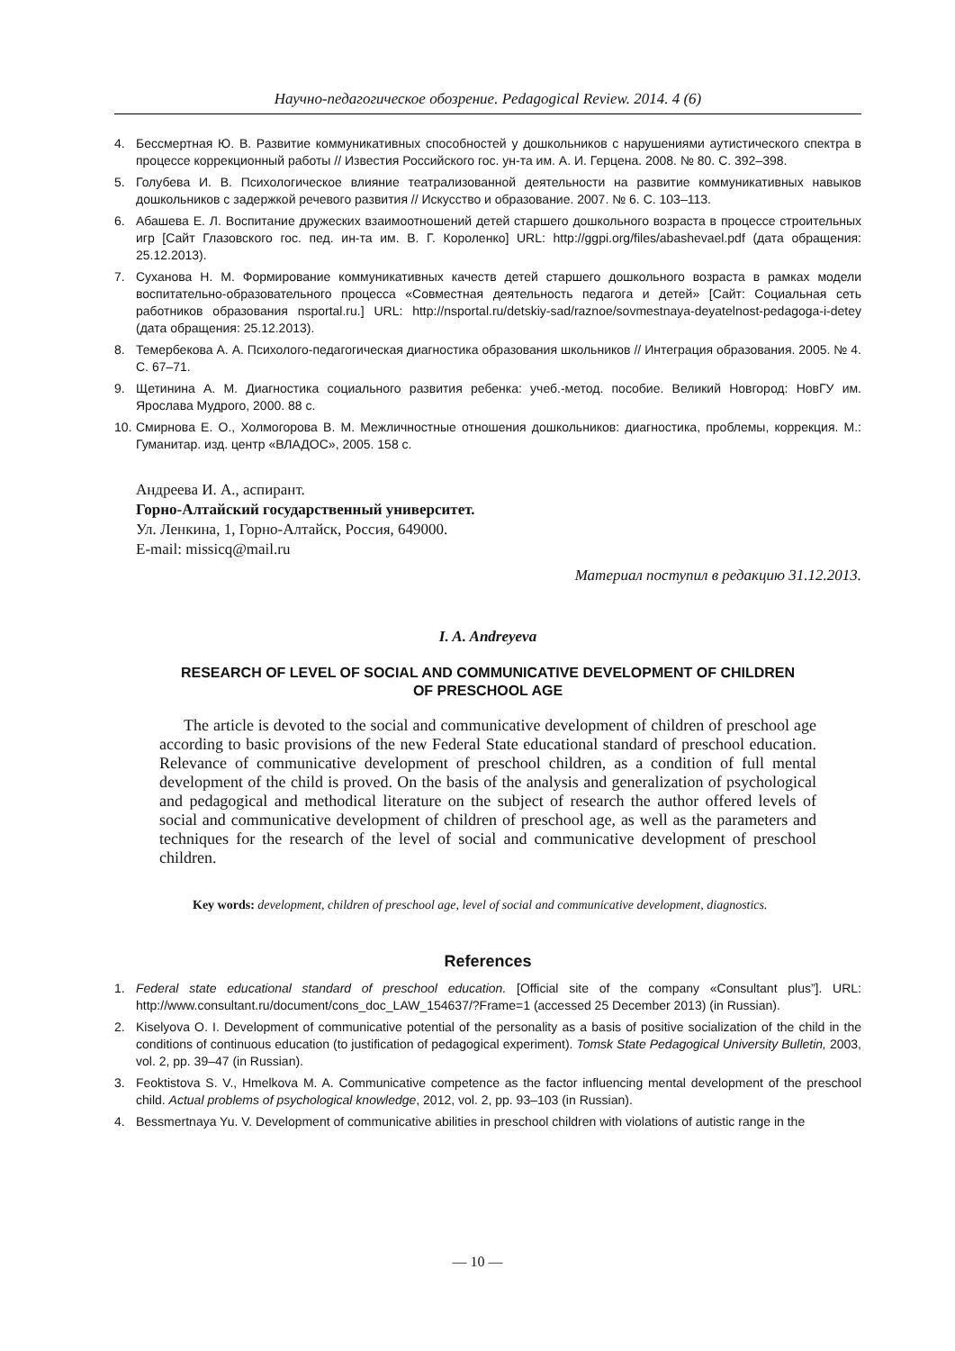Научно-педагогическое обозрение. Pedagogical Review. 2014. 4 (6)
4. Бессмертная Ю. В. Развитие коммуникативных способностей у дошкольников с нарушениями аутистического спектра в процессе коррекционный работы // Известия Российского гос. ун-та им. А. И. Герцена. 2008. № 80. С. 392–398.
5. Голубева И. В. Психологическое влияние театрализованной деятельности на развитие коммуникативных навыков дошкольников с задержкой речевого развития // Искусство и образование. 2007. № 6. С. 103–113.
6. Абашева Е. Л. Воспитание дружеских взаимоотношений детей старшего дошкольного возраста в процессе строительных игр [Сайт Глазовского гос. пед. ин-та им. В. Г. Короленко] URL: http://ggpi.org/files/abashevael.pdf (дата обращения: 25.12.2013).
7. Суханова Н. М. Формирование коммуникативных качеств детей старшего дошкольного возраста в рамках модели воспитательно-образовательного процесса «Совместная деятельность педагога и детей» [Сайт: Социальная сеть работников образования nsportal.ru.] URL: http://nsportal.ru/detskiy-sad/raznoe/sovmestnaya-deyatelnost-pedagoga-i-detey (дата обращения: 25.12.2013).
8. Темербекова А. А. Психолого-педагогическая диагностика образования школьников // Интеграция образования. 2005. № 4. С. 67–71.
9. Щетинина А. М. Диагностика социального развития ребенка: учеб.-метод. пособие. Великий Новгород: НовГУ им. Ярослава Мудрого, 2000. 88 с.
10. Смирнова Е. О., Холмогорова В. М. Межличностные отношения дошкольников: диагностика, проблемы, коррекция. М.: Гуманитар. изд. центр «ВЛАДОС», 2005. 158 с.
Андреева И. А., аспирант.
Горно-Алтайский государственный университет.
Ул. Ленкина, 1, Горно-Алтайск, Россия, 649000.
E-mail: missicq@mail.ru
Материал поступил в редакцию 31.12.2013.
I. A. Andreyeva
RESEARCH OF LEVEL OF SOCIAL AND COMMUNICATIVE DEVELOPMENT OF CHILDREN
OF PRESCHOOL AGE
The article is devoted to the social and communicative development of children of preschool age according to basic provisions of the new Federal State educational standard of preschool education. Relevance of communicative development of preschool children, as a condition of full mental development of the child is proved. On the basis of the analysis and generalization of psychological and pedagogical and methodical literature on the subject of research the author offered levels of social and communicative development of children of preschool age, as well as the parameters and techniques for the research of the level of social and communicative development of preschool children.
Key words: development, children of preschool age, level of social and communicative development, diagnostics.
References
1. Federal state educational standard of preschool education. [Official site of the company «Consultant plus”]. URL: http://www.consultant.ru/document/cons_doc_LAW_154637/?Frame=1 (accessed 25 December 2013) (in Russian).
2. Kiselyova O. I. Development of communicative potential of the personality as a basis of positive socialization of the child in the conditions of continuous education (to justification of pedagogical experiment). Tomsk State Pedagogical University Bulletin, 2003, vol. 2, pp. 39–47 (in Russian).
3. Feoktistova S. V., Hmelkova M. A. Communicative competence as the factor influencing mental development of the preschool child. Actual problems of psychological knowledge, 2012, vol. 2, pp. 93–103 (in Russian).
4. Bessmertnaya Yu. V. Development of communicative abilities in preschool children with violations of autistic range in the
— 10 —